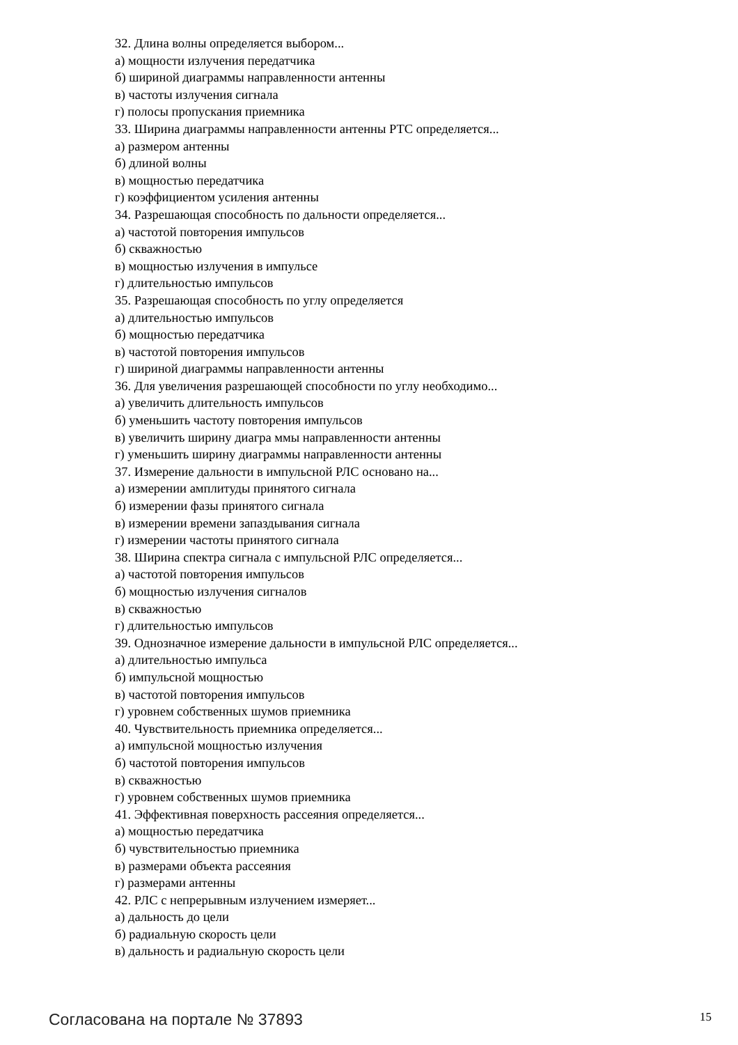32. Длина волны определяется выбором...
а) мощности излучения передатчика
б) шириной диаграммы направленности антенны
в) частоты излучения сигнала
г) полосы пропускания приемника
33. Ширина диаграммы направленности антенны РТС определяется...
а) размером антенны
б) длиной волны
в) мощностью передатчика
г) коэффициентом усиления антенны
34. Разрешающая способность по дальности определяется...
а) частотой повторения импульсов
б) скважностью
в) мощностью излучения в импульсе
г) длительностью импульсов
35. Разрешающая способность по углу определяется
а) длительностью импульсов
б) мощностью передатчика
в) частотой повторения импульсов
г) шириной диаграммы направленности антенны
36. Для увеличения разрешающей способности по углу необходимо...
а) увеличить длительность импульсов
б) уменьшить частоту повторения импульсов
в) увеличить ширину диагра ммы направленности антенны
г) уменьшить ширину диаграммы направленности антенны
37. Измерение дальности в импульсной РЛС основано на...
а) измерении амплитуды принятого сигнала
б) измерении фазы принятого сигнала
в) измерении времени запаздывания сигнала
г) измерении частоты принятого сигнала
38. Ширина спектра сигнала с импульсной РЛС определяется...
а) частотой повторения импульсов
б) мощностью излучения сигналов
в) скважностью
г) длительностью импульсов
39. Однозначное измерение дальности в импульсной РЛС определяется...
а) длительностью импульса
б) импульсной мощностью
в) частотой повторения импульсов
г) уровнем собственных шумов приемника
40. Чувствительность приемника определяется...
а) импульсной мощностью излучения
б) частотой повторения импульсов
в) скважностью
г) уровнем собственных шумов приемника
41. Эффективная поверхность рассеяния определяется...
а) мощностью передатчика
б) чувствительностью приемника
в) размерами объекта рассеяния
г) размерами антенны
42. РЛС с непрерывным излучением измеряет...
а) дальность до цели
б) радиальную скорость цели
в) дальность и радиальную скорость цели
Согласована на портале № 37893
15